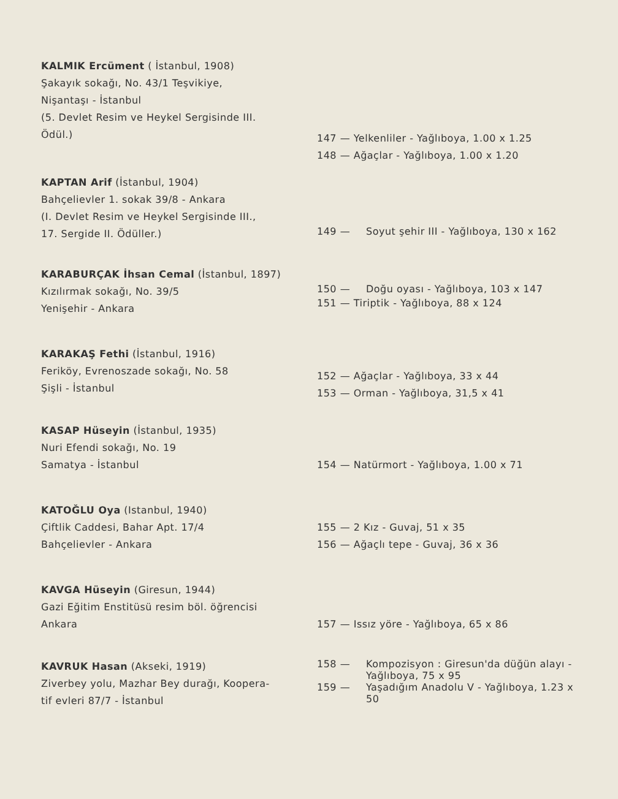KALMIK Ercüment ( İstanbul, 1908)
Şakayık sokağı, No. 43/1 Teşvikiye,
Nişantaşı - İstanbul
(5. Devlet Resim ve Heykel Sergisinde III.
Ödül.)
147 — Yelkenliler - Yağlıboya, 1.00 x 1.25
148 — Ağaçlar - Yağlıboya, 1.00 x 1.20
KAPTAN Arif (İstanbul, 1904)
Bahçelievler 1. sokak 39/8 - Ankara
(I. Devlet Resim ve Heykel Sergisinde III.,
17. Sergide II. Ödüller.)
149 — Soyut şehir III - Yağlıboya, 130 x 162
KARABURÇAK İhsan Cemal (İstanbul, 1897)
Kızılırmak sokağı, No. 39/5
Yenişehir - Ankara
150 — Doğu oyası - Yağlıboya, 103 x 147
151 — Tiriptik - Yağlıboya, 88 x 124
KARAKAŞ Fethi (İstanbul, 1916)
Feriköy, Evrenoszade sokağı, No. 58
Şişli - İstanbul
152 — Ağaçlar - Yağlıboya, 33 x 44
153 — Orman - Yağlıboya, 31,5 x 41
KASAP Hüseyin (İstanbul, 1935)
Nuri Efendi sokağı, No. 19
Samatya - İstanbul
154 — Natürmort - Yağlıboya, 1.00 x 71
KATOĞLU Oya (Istanbul, 1940)
Çiftlik Caddesi, Bahar Apt. 17/4
Bahçelievler - Ankara
155 — 2 Kız - Guvaj, 51 x 35
156 — Ağaçlı tepe - Guvaj, 36 x 36
KAVGA Hüseyin (Giresun, 1944)
Gazi Eğitim Enstitüsü resim böl. öğrencisi
Ankara
157 — Issız yöre - Yağlıboya, 65 x 86
KAVRUK Hasan (Akseki, 1919)
Ziverbey yolu, Mazhar Bey durağı, Koopera-
tif evleri 87/7 - İstanbul
158 — Kompozisyon : Giresun'da düğün alayı - Yağlıboya, 75 x 95
159 — Yaşadığım Anadolu V - Yağlıboya, 1.23 x 50